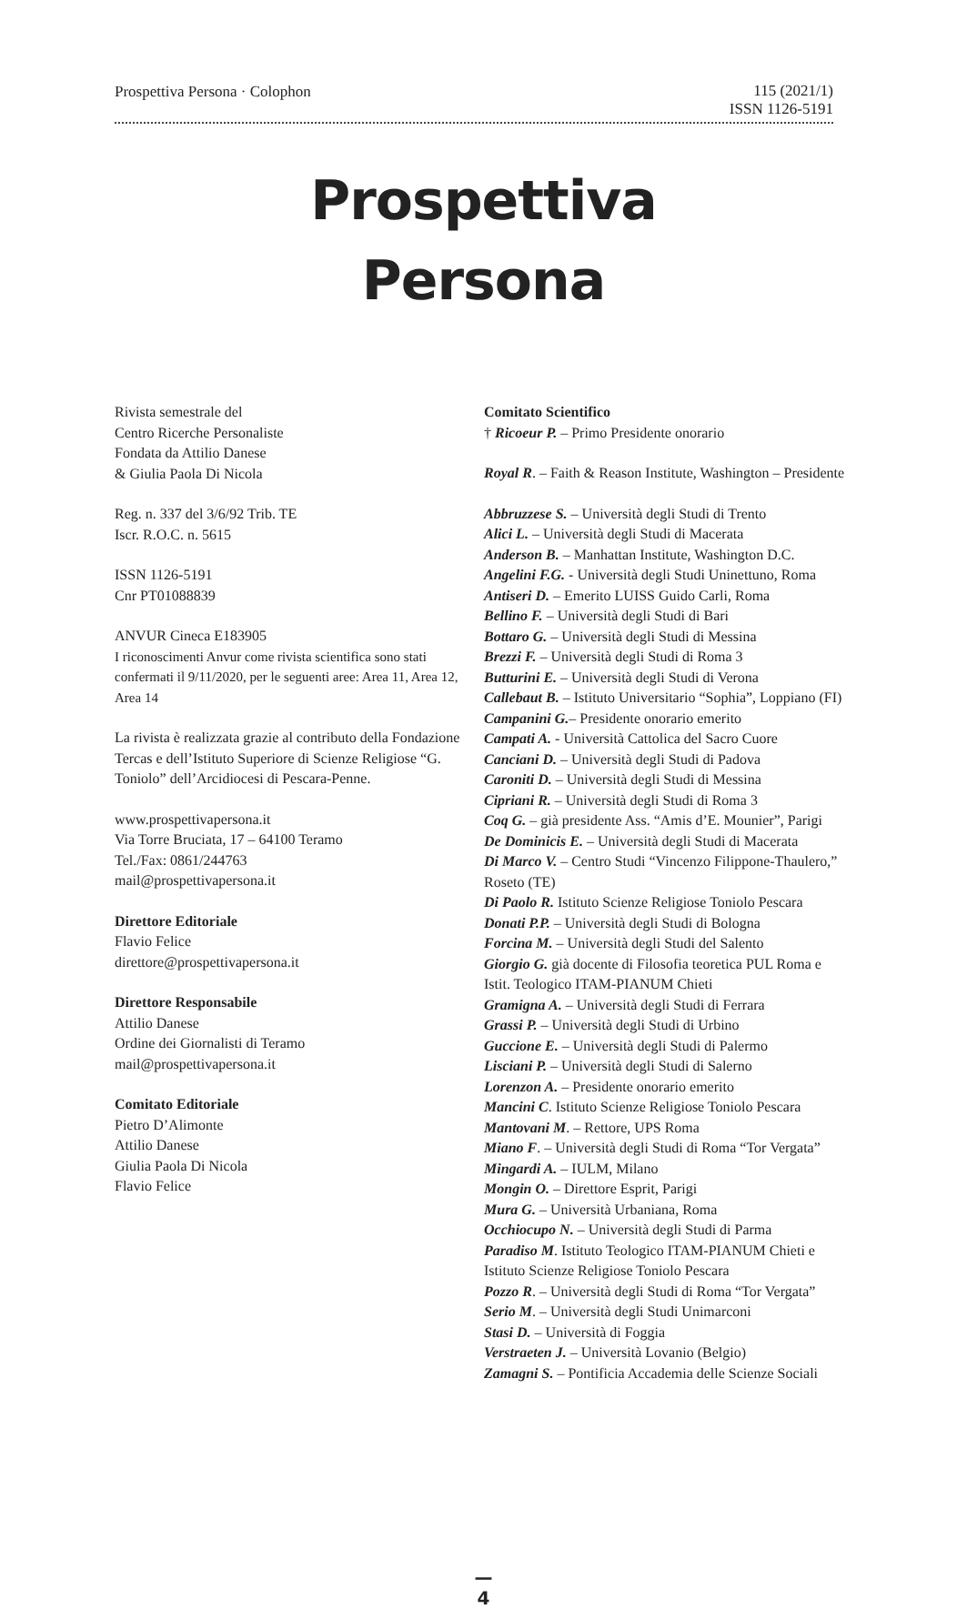Prospettiva Persona · Colophon
115 (2021/1)
ISSN 1126-5191
Prospettiva
Persona
Rivista semestrale del
Centro Ricerche Personaliste
Fondata da Attilio Danese
& Giulia Paola Di Nicola
Reg. n. 337 del 3/6/92 Trib. TE
Iscr. R.O.C. n. 5615
ISSN 1126-5191
Cnr PT01088839
ANVUR Cineca E183905
I riconoscimenti Anvur come rivista scientifica sono stati confermati il 9/11/2020, per le seguenti aree: Area 11, Area 12, Area 14
La rivista è realizzata grazie al contributo della Fondazione Tercas e dell’Istituto Superiore di Scienze Religiose “G. Toniolo” dell’Arcidiocesi di Pescara-Penne.
www.prospettivapersona.it
Via Torre Bruciata, 17 – 64100 Teramo
Tel./Fax: 0861/244763
mail@prospettivapersona.it
Direttore Editoriale
Flavio Felice
direttore@prospettivapersona.it
Direttore Responsabile
Attilio Danese
Ordine dei Giornalisti di Teramo
mail@prospettivapersona.it
Comitato Editoriale
Pietro D’Alimonte
Attilio Danese
Giulia Paola Di Nicola
Flavio Felice
Comitato Scientifico
† Ricoeur P. – Primo Presidente onorario
Royal R. – Faith & Reason Institute, Washington – Presidente
Abbruzzese S. – Università degli Studi di Trento
Alici L. – Università degli Studi di Macerata
Anderson B. – Manhattan Institute, Washington D.C.
Angelini F.G. - Università degli Studi Uninettuno, Roma
Antiseri D. – Emerito LUISS Guido Carli, Roma
Bellino F. – Università degli Studi di Bari
Bottaro G. – Università degli Studi di Messina
Brezzi F. – Università degli Studi di Roma 3
Butturini E. – Università degli Studi di Verona
Callebaut B. – Istituto Universitario “Sophia”, Loppiano (FI)
Campanini G.– Presidente onorario emerito
Campati A. - Università Cattolica del Sacro Cuore
Canciani D. – Università degli Studi di Padova
Caroniti D. – Università degli Studi di Messina
Cipriani R. – Università degli Studi di Roma 3
Coq G. – già presidente Ass. “Amis d’E. Mounier”, Parigi
De Dominicis E. – Università degli Studi di Macerata
Di Marco V. – Centro Studi “Vincenzo Filippone-Thaulero,” Roseto (TE)
Di Paolo R. Istituto Scienze Religiose Toniolo Pescara
Donati P.P. – Università degli Studi di Bologna
Forcina M. – Università degli Studi del Salento
Giorgio G. già docente di Filosofia teoretica PUL Roma e Istit. Teologico ITAM-PIANUM Chieti
Gramigna A. – Università degli Studi di Ferrara
Grassi P. – Università degli Studi di Urbino
Guccione E. – Università degli Studi di Palermo
Lisciani P. – Università degli Studi di Salerno
Lorenzon A. – Presidente onorario emerito
Mancini C. Istituto Scienze Religiose Toniolo Pescara
Mantovani M. – Rettore, UPS Roma
Miano F. – Università degli Studi di Roma “Tor Vergata”
Mingardi A. – IULM, Milano
Mongin O. – Direttore Esprit, Parigi
Mura G. – Università Urbaniana, Roma
Occhiocupo N. – Università degli Studi di Parma
Paradiso M. Istituto Teologico ITAM-PIANUM Chieti e Istituto Scienze Religiose Toniolo Pescara
Pozzo R. – Università degli Studi di Roma “Tor Vergata”
Serio M. – Università degli Studi Unimarconi
Stasi D. – Università di Foggia
Verstraeten J. – Università Lovanio (Belgio)
Zamagni S. – Pontificia Accademia delle Scienze Sociali
—
4